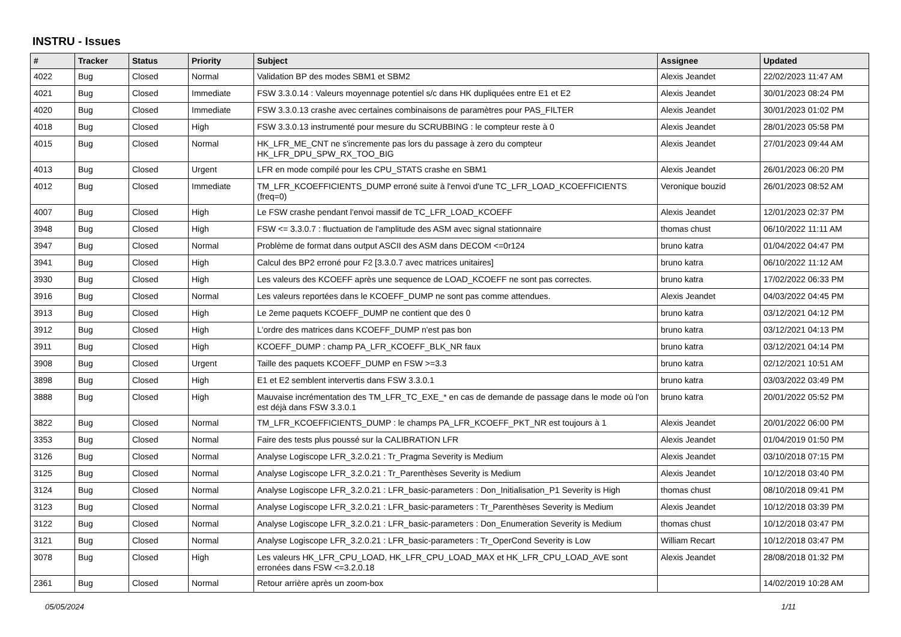INSTRU - Issues
| # | Tracker | Status | Priority | Subject | Assignee | Updated |
| --- | --- | --- | --- | --- | --- | --- |
| 4022 | Bug | Closed | Normal | Validation BP des modes SBM1 et SBM2 | Alexis Jeandet | 22/02/2023 11:47 AM |
| 4021 | Bug | Closed | Immediate | FSW 3.3.0.14 : Valeurs moyennage potentiel s/c dans HK dupliquées entre E1 et E2 | Alexis Jeandet | 30/01/2023 08:24 PM |
| 4020 | Bug | Closed | Immediate | FSW 3.3.0.13 crashe avec certaines combinaisons de paramètres pour PAS_FILTER | Alexis Jeandet | 30/01/2023 01:02 PM |
| 4018 | Bug | Closed | High | FSW 3.3.0.13 instrumenté pour mesure du SCRUBBING : le compteur reste à 0 | Alexis Jeandet | 28/01/2023 05:58 PM |
| 4015 | Bug | Closed | Normal | HK_LFR_ME_CNT ne s'incremente pas lors du passage à zero du compteur HK_LFR_DPU_SPW_RX_TOO_BIG | Alexis Jeandet | 27/01/2023 09:44 AM |
| 4013 | Bug | Closed | Urgent | LFR en mode compilé pour les CPU_STATS crashe en SBM1 | Alexis Jeandet | 26/01/2023 06:20 PM |
| 4012 | Bug | Closed | Immediate | TM_LFR_KCOEFFICIENTS_DUMP erroné suite à l'envoi d'une TC_LFR_LOAD_KCOEFFICIENTS (freq=0) | Veronique bouzid | 26/01/2023 08:52 AM |
| 4007 | Bug | Closed | High | Le FSW crashe pendant l'envoi massif de TC_LFR_LOAD_KCOEFF | Alexis Jeandet | 12/01/2023 02:37 PM |
| 3948 | Bug | Closed | High | FSW <= 3.3.0.7 : fluctuation de l'amplitude des ASM avec signal stationnaire | thomas chust | 06/10/2022 11:11 AM |
| 3947 | Bug | Closed | Normal | Problème de format dans output ASCII des ASM dans DECOM <=0r124 | bruno katra | 01/04/2022 04:47 PM |
| 3941 | Bug | Closed | High | Calcul des BP2 erroné pour F2 [3.3.0.7 avec matrices unitaires] | bruno katra | 06/10/2022 11:12 AM |
| 3930 | Bug | Closed | High | Les valeurs des KCOEFF après une sequence de LOAD_KCOEFF ne sont pas correctes. | bruno katra | 17/02/2022 06:33 PM |
| 3916 | Bug | Closed | Normal | Les valeurs reportées dans le KCOEFF_DUMP ne sont pas comme attendues. | Alexis Jeandet | 04/03/2022 04:45 PM |
| 3913 | Bug | Closed | High | Le 2eme paquets KCOEFF_DUMP ne contient que des 0 | bruno katra | 03/12/2021 04:12 PM |
| 3912 | Bug | Closed | High | L'ordre des matrices dans KCOEFF_DUMP n'est pas bon | bruno katra | 03/12/2021 04:13 PM |
| 3911 | Bug | Closed | High | KCOEFF_DUMP : champ PA_LFR_KCOEFF_BLK_NR faux | bruno katra | 03/12/2021 04:14 PM |
| 3908 | Bug | Closed | Urgent | Taille des paquets KCOEFF_DUMP en FSW >=3.3 | bruno katra | 02/12/2021 10:51 AM |
| 3898 | Bug | Closed | High | E1 et E2 semblent intervertis dans FSW 3.3.0.1 | bruno katra | 03/03/2022 03:49 PM |
| 3888 | Bug | Closed | High | Mauvaise incrémentation des TM_LFR_TC_EXE_* en cas de demande de passage dans le mode où l'on est déjà dans FSW 3.3.0.1 | bruno katra | 20/01/2022 05:52 PM |
| 3822 | Bug | Closed | Normal | TM_LFR_KCOEFFICIENTS_DUMP : le champs PA_LFR_KCOEFF_PKT_NR est toujours à 1 | Alexis Jeandet | 20/01/2022 06:00 PM |
| 3353 | Bug | Closed | Normal | Faire des tests plus poussé sur la CALIBRATION LFR | Alexis Jeandet | 01/04/2019 01:50 PM |
| 3126 | Bug | Closed | Normal | Analyse Logiscope LFR_3.2.0.21 : Tr_Pragma Severity is Medium | Alexis Jeandet | 03/10/2018 07:15 PM |
| 3125 | Bug | Closed | Normal | Analyse Logiscope LFR_3.2.0.21 : Tr_Parenthèses Severity is Medium | Alexis Jeandet | 10/12/2018 03:40 PM |
| 3124 | Bug | Closed | Normal | Analyse Logiscope LFR_3.2.0.21 : LFR_basic-parameters : Don_Initialisation_P1 Severity is High | thomas chust | 08/10/2018 09:41 PM |
| 3123 | Bug | Closed | Normal | Analyse Logiscope LFR_3.2.0.21 : LFR_basic-parameters : Tr_Parenthèses Severity is Medium | Alexis Jeandet | 10/12/2018 03:39 PM |
| 3122 | Bug | Closed | Normal | Analyse Logiscope LFR_3.2.0.21 : LFR_basic-parameters : Don_Enumeration Severity is Medium | thomas chust | 10/12/2018 03:47 PM |
| 3121 | Bug | Closed | Normal | Analyse Logiscope LFR_3.2.0.21 : LFR_basic-parameters : Tr_OperCond Severity is Low | William Recart | 10/12/2018 03:47 PM |
| 3078 | Bug | Closed | High | Les valeurs HK_LFR_CPU_LOAD, HK_LFR_CPU_LOAD_MAX et HK_LFR_CPU_LOAD_AVE sont erronées dans FSW <=3.2.0.18 | Alexis Jeandet | 28/08/2018 01:32 PM |
| 2361 | Bug | Closed | Normal | Retour arrière après un zoom-box | | 14/02/2019 10:28 AM |
05/05/2024 1/11